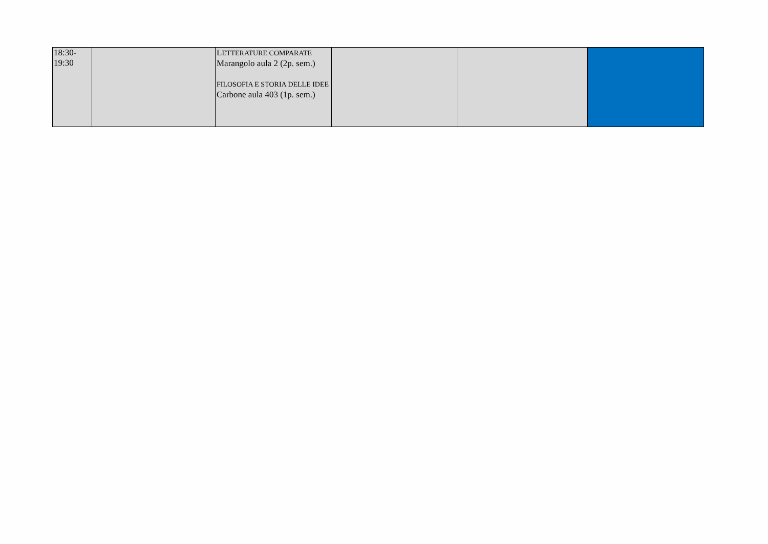| 18:30- 19:30 | | L ETTERATURE COMPARATE Marangolo aula 2 (2p. sem.) FILOSOFIA E STORIA DELLE IDEE Carbone aula 403 (1p. sem.) | | | |